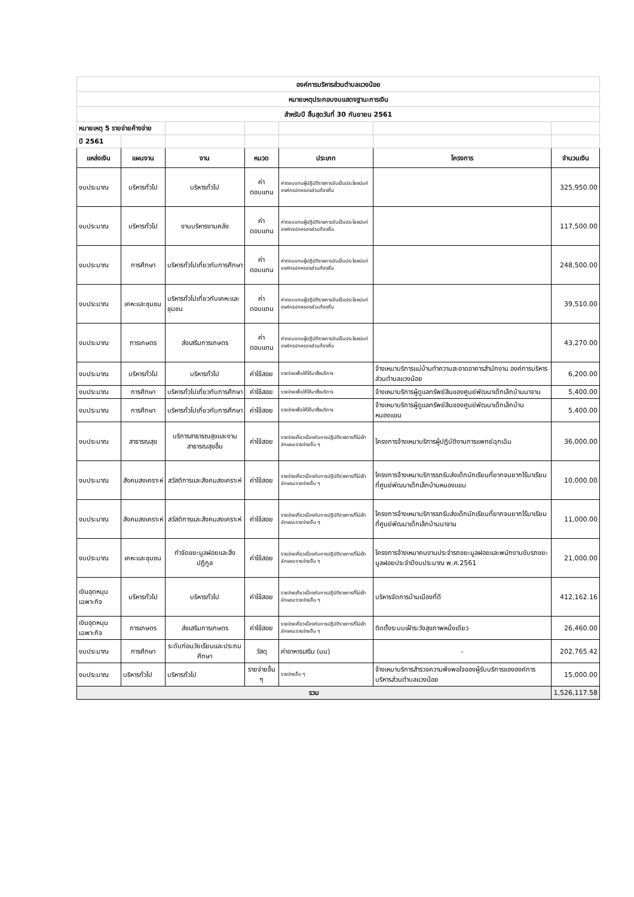| องค์การบริหารส่วนตำบลแวงน้อย | | | | | | |
| หมายเหตุประกอบงบแสดงฐานะการเงิน | | | | | | |
| สำหรับปี สิ้นสุดวันที่ 30 กันยายน 2561 | | | | | | |
| หมายเหตุ 5 รายจ่ายค้างจ่าย | | | | | | |
| ปี 2561 | | | | | | |
| แหล่งเงิน | แผนงาน | งาน | หมวด | ประเภท | โครงการ | จำนวนเงิน |
| งบประมาณ | บริหารทั่วไป | บริหารทั่วไป | ค่าตอบแทน | ค่าตอบแทนผู้ปฏิบัติราชการอันเป็นประโยชน์แก่องค์กรปกครองส่วนท้องถิ่น | | 325,950.00 |
| งบประมาณ | บริหารทั่วไป | งานบริหารงานคลัง | ค่าตอบแทน | ค่าตอบแทนผู้ปฏิบัติราชการอันเป็นประโยชน์แก่องค์กรปกครองส่วนท้องถิ่น | | 117,500.00 |
| งบประมาณ | การศึกษา | บริหารทั่วไปเกี่ยวกับการศึกษา | ค่าตอบแทน | ค่าตอบแทนผู้ปฏิบัติราชการอันเป็นประโยชน์แก่องค์กรปกครองส่วนท้องถิ่น | | 248,500.00 |
| งบประมาณ | เคหะและชุมชน | บริหารทั่วไปเกี่ยวกับเคหะและชุมชน | ค่าตอบแทน | ค่าตอบแทนผู้ปฏิบัติราชการอันเป็นประโยชน์แก่องค์กรปกครองส่วนท้องถิ่น | | 39,510.00 |
| งบประมาณ | การเกษตร | ส่งเสริมการเกษตร | ค่าตอบแทน | ค่าตอบแทนผู้ปฏิบัติราชการอันเป็นประโยชน์แก่องค์กรปกครองส่วนท้องถิ่น | | 43,270.00 |
| งบประมาณ | บริหารทั่วไป | บริหารทั่วไป | ค่าใช้สอย | รายจ่ายเพื่อให้ได้มาซึ่งบริการ | จ้างเหมาบริการแม่บ้านทำความสะอาดอาคารสำนักงาน องค์การบริหารส่วนตำบลแวงน้อย | 6,200.00 |
| งบประมาณ | การศึกษา | บริหารทั่วไปเกี่ยวกับการศึกษา | ค่าใช้สอย | รายจ่ายเพื่อให้ได้มาซึ่งบริการ | จ้างเหมาบริการผู้ดูแลทรัพย์สินของศูนย์พัฒนาเด็กเล็กบ้านนาจาน | 5,400.00 |
| งบประมาณ | การศึกษา | บริหารทั่วไปเกี่ยวกับการศึกษา | ค่าใช้สอย | รายจ่ายเพื่อให้ได้มาซึ่งบริการ | จ้างเหมาบริการผู้ดูแลทรัพย์สินของศูนย์พัฒนาเด็กเล็กบ้านหนองแขม | 5,400.00 |
| งบประมาณ | สาธารณสุข | บริการสาธารณสุขและงานสาธารณสุขอื่น | ค่าใช้สอย | รายจ่ายเกี่ยวเนื่องกับการปฏิบัติราชการที่ไม่เข้าลักษณะรายจ่ายอื่น ๆ | โครงการจ้างเหมาบริการผู้ปฏิบัติงานการแพทย์ฉุกเฉิน | 36,000.00 |
| งบประมาณ | สังคมสงเคราะห์ | สวัสดิการและสังคมสงเคราะห์ | ค่าใช้สอย | รายจ่ายเกี่ยวเนื่องกับการปฏิบัติราชการที่ไม่เข้าลักษณะรายจ่ายอื่น ๆ | โครงการจ้างเหมาบริการรถรับส่งเด็กนักเรียนที่ยากจนยากไร้มาเรียนที่ศูนย์พัฒนาเด็กเล็กบ้านหนองแขม | 10,000.00 |
| งบประมาณ | สังคมสงเคราะห์ | สวัสดิการและสังคมสงเคราะห์ | ค่าใช้สอย | รายจ่ายเกี่ยวเนื่องกับการปฏิบัติราชการที่ไม่เข้าลักษณะรายจ่ายอื่น ๆ | โครงการจ้างเหมาบริการรถรับส่งเด็กนักเรียนที่ยากจนยากไร้มาเรียนที่ศูนย์พัฒนาเด็กเล็กบ้านนาจาน | 11,000.00 |
| งบประมาณ | เคหะและชุมชน | กำจัดขยะมูลฝอยและสิ่งปฏิกูล | ค่าใช้สอย | รายจ่ายเกี่ยวเนื่องกับการปฏิบัติราชการที่ไม่เข้าลักษณะรายจ่ายอื่น ๆ | โครงการจ้างเหมาคนงานประจำรถขยะมูลฝอยและพนักงานขับรถขยะมูลฝอยประจำปีงบประมาณ พ.ศ.2561 | 21,000.00 |
| เงินอุดหนุนเฉพาะกิจ | บริหารทั่วไป | บริหารทั่วไป | ค่าใช้สอย | รายจ่ายเกี่ยวเนื่องกับการปฏิบัติราชการที่ไม่เข้าลักษณะรายจ่ายอื่น ๆ | บริหารจัดการบ้านเมืองที่ดี | 412,162.16 |
| เงินอุดหนุนเฉพาะกิจ | การเกษตร | ส่งเสริมการเกษตร | ค่าใช้สอย | รายจ่ายเกี่ยวเนื่องกับการปฏิบัติราชการที่ไม่เข้าลักษณะรายจ่ายอื่น ๆ | ติดตั้งระบบเฝ้าระวังสุขภาพหนึ่งเดียว | 26,460.00 |
| งบประมาณ | การศึกษา | ระดับก่อนวัยเรียนและประถมศึกษา | วัสดุ | ค่าอาหารเสริม (นม) | - | 202,765.42 |
| งบประมาณ | บริหารทั่วไป | บริหารทั่วไป | รายจ่ายอื่น ๆ | รายจ่ายอื่น ๆ | จ้างเหมาบริการสำรวจความพึงพอใจของผู้รับบริการขององค์การบริหารส่วนตำบลแวงน้อย | 15,000.00 |
| รวม | | | | | | 1,526,117.58 |